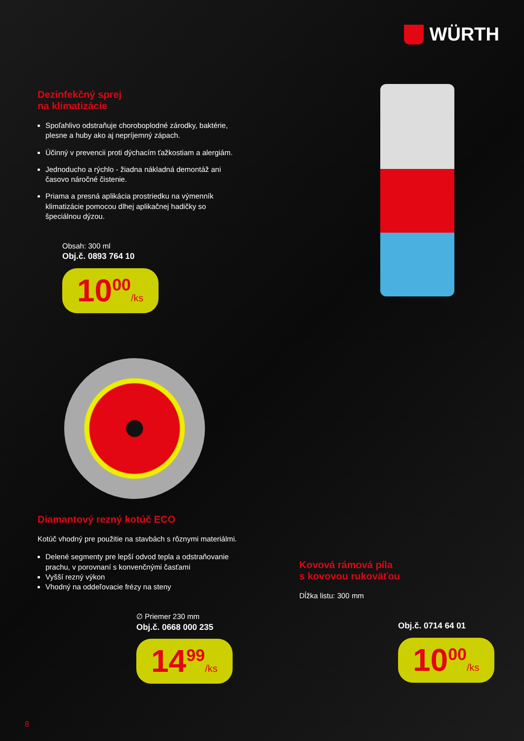WÜRTH
Dezinfekčný sprej
na klimatizácie
Spoľahlivo odstraňuje choroboplodné zárodky, baktérie, plesne a huby ako aj nepríjemný zápach.
Účinný v prevencii proti dýchacím ťažkostiam a alergiám.
Jednoducho a rýchlo - žiadna nákladná demontáž ani časovo náročné čistenie.
Priama a presná aplikácia prostriedku na výmenník klimatizácie pomocou dlhej aplikačnej hadičky so špeciálnou dýzou.
Obsah: 300 ml
Obj.č. 0893 764 10
10<sup>00</sup>/ks
Diamantový rezný kotúč ECO
Kotúč vhodný pre použitie na stavbách s rôznymi materiálmi.
Delené segmenty pre lepší odvod tepla a odstraňovanie prachu, v porovnaní s konvenčnými časťami
Vyšší rezný výkon
Vhodný na oddeľovacie frézy na steny
∅ Priemer 230 mm
Obj.č. 0668 000 235
14<sup>99</sup>/ks
Kovová rámová píla
s kovovou rukoväťou
Dĺžka listu: 300 mm
Obj.č. 0714 64 01
10<sup>00</sup>/ks
8